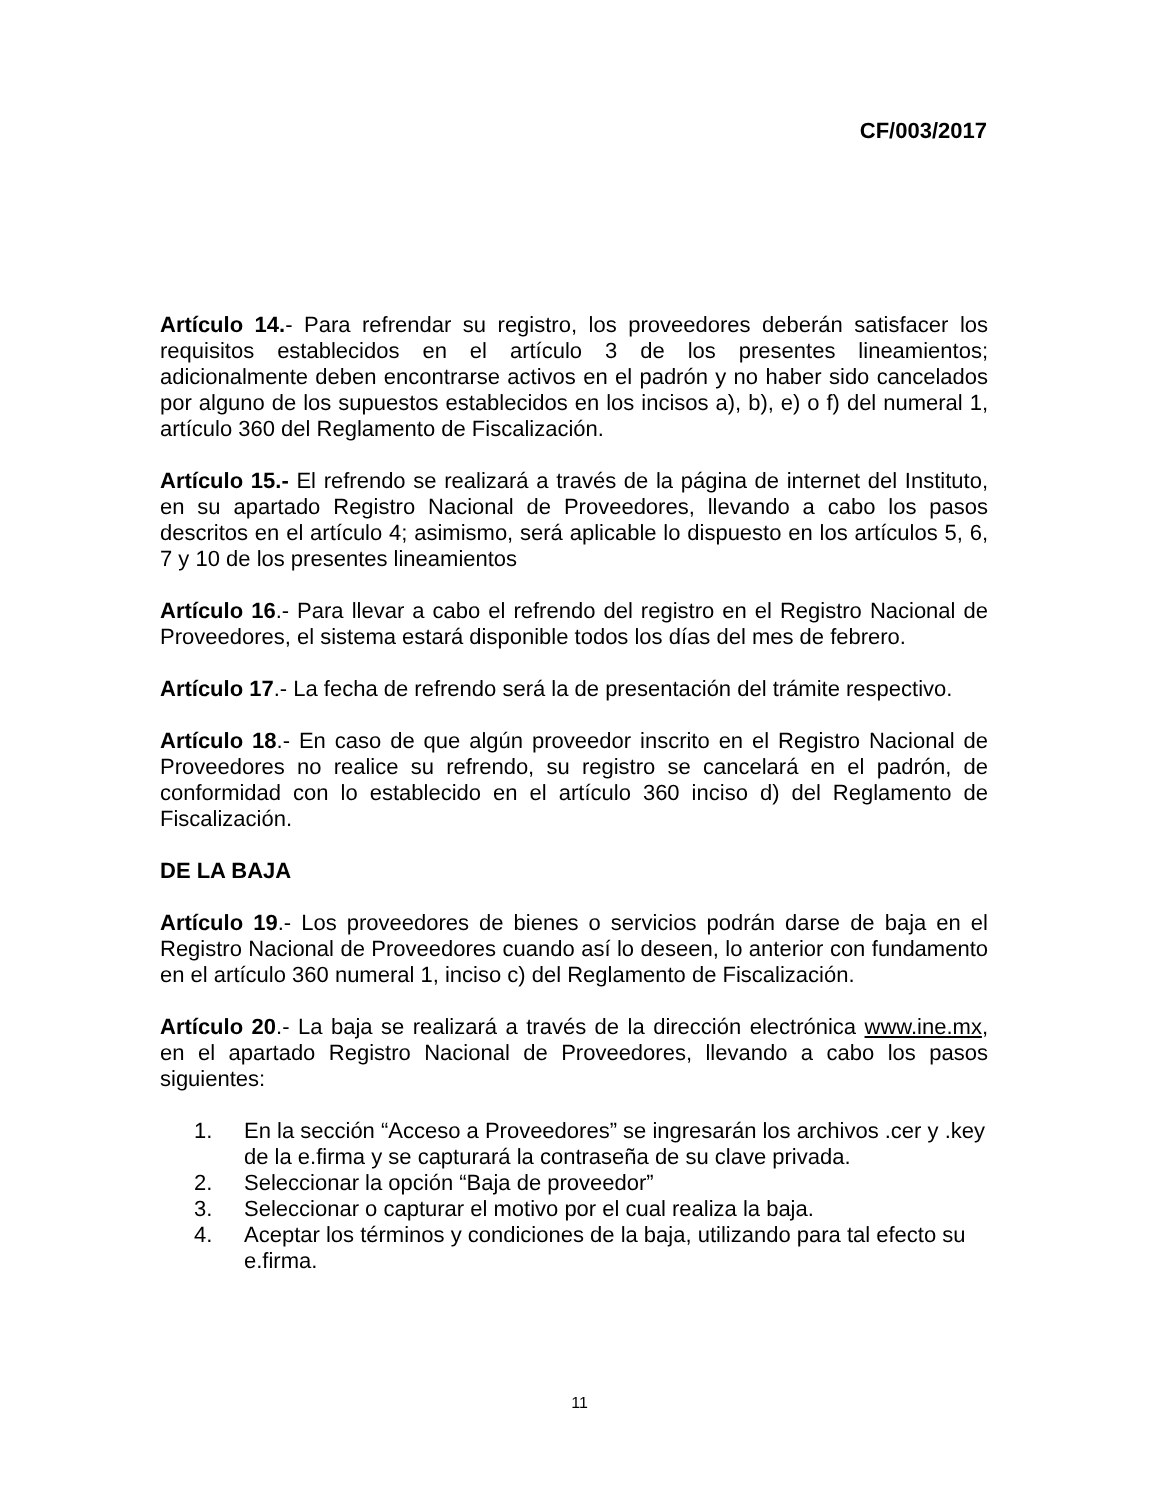CF/003/2017
Artículo 14.- Para refrendar su registro, los proveedores deberán satisfacer los requisitos establecidos en el artículo 3 de los presentes lineamientos; adicionalmente deben encontrarse activos en el padrón y no haber sido cancelados por alguno de los supuestos establecidos en los incisos a), b), e) o f) del numeral 1, artículo 360 del Reglamento de Fiscalización.
Artículo 15.- El refrendo se realizará a través de la página de internet del Instituto, en su apartado Registro Nacional de Proveedores, llevando a cabo los pasos descritos en el artículo 4; asimismo, será aplicable lo dispuesto en los artículos 5, 6, 7 y 10 de los presentes lineamientos
Artículo 16.- Para llevar a cabo el refrendo del registro en el Registro Nacional de Proveedores, el sistema estará disponible todos los días del mes de febrero.
Artículo 17.- La fecha de refrendo será la de presentación del trámite respectivo.
Artículo 18.- En caso de que algún proveedor inscrito en el Registro Nacional de Proveedores no realice su refrendo, su registro se cancelará en el padrón, de conformidad con lo establecido en el artículo 360 inciso d) del Reglamento de Fiscalización.
DE LA BAJA
Artículo 19.- Los proveedores de bienes o servicios podrán darse de baja en el Registro Nacional de Proveedores cuando así lo deseen, lo anterior con fundamento en el artículo 360 numeral 1, inciso c) del Reglamento de Fiscalización.
Artículo 20.- La baja se realizará a través de la dirección electrónica www.ine.mx, en el apartado Registro Nacional de Proveedores, llevando a cabo los pasos siguientes:
1. En la sección “Acceso a Proveedores” se ingresarán los archivos .cer y .key de la e.firma y se capturará la contraseña de su clave privada.
2. Seleccionar la opción “Baja de proveedor”
3. Seleccionar o capturar el motivo por el cual realiza la baja.
4. Aceptar los términos y condiciones de la baja, utilizando para tal efecto su e.firma.
11